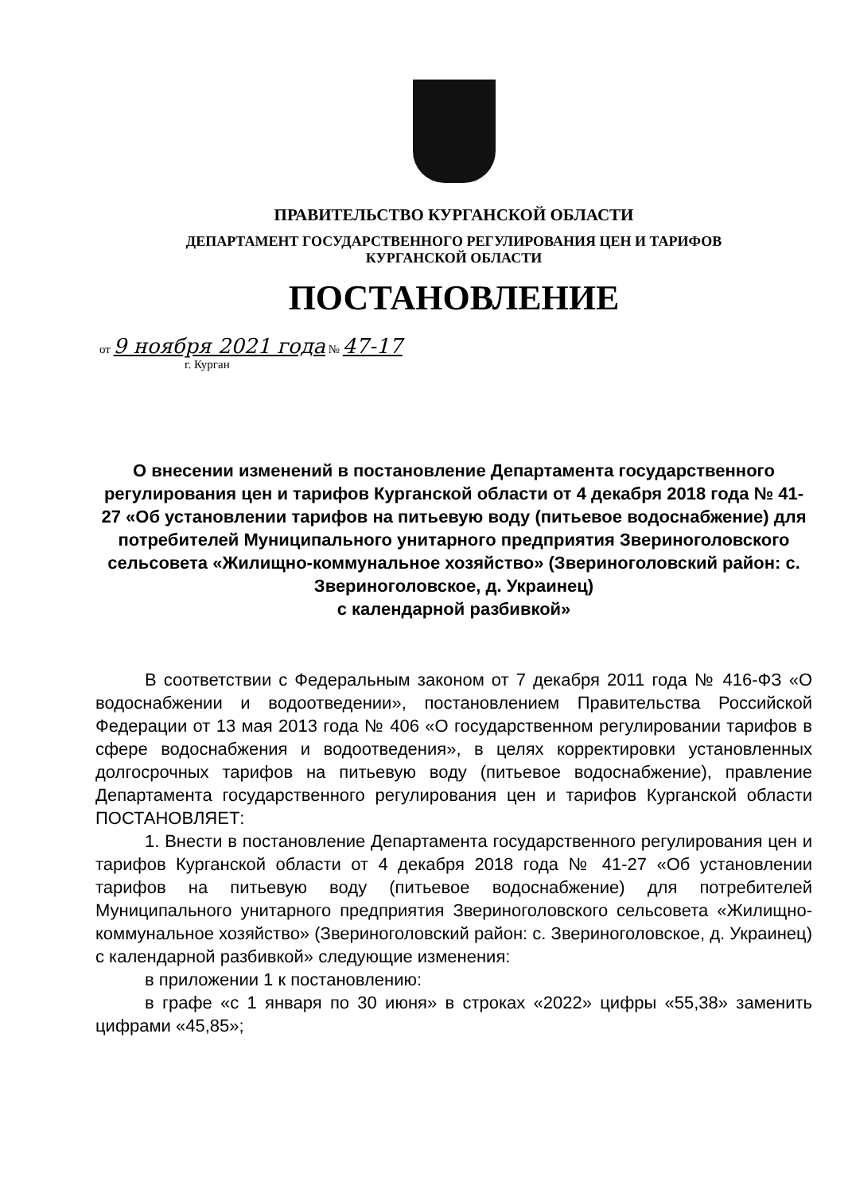ПРАВИТЕЛЬСТВО КУРГАНСКОЙ ОБЛАСТИ
ДЕПАРТАМЕНТ ГОСУДАРСТВЕННОГО РЕГУЛИРОВАНИЯ ЦЕН И ТАРИФОВ
КУРГАНСКОЙ ОБЛАСТИ
ПОСТАНОВЛЕНИЕ
от 9 ноября 2021 года № 47-17
г. Курган
О внесении изменений в постановление Департамента государственного регулирования цен и тарифов Курганской области от 4 декабря 2018 года № 41-27 «Об установлении тарифов на питьевую воду (питьевое водоснабжение) для потребителей Муниципального унитарного предприятия Звериноголовского сельсовета «Жилищно-коммунальное хозяйство» (Звериноголовский район: с. Звериноголовское, д. Украинец)
с календарной разбивкой»
В соответствии с Федеральным законом от 7 декабря 2011 года № 416-ФЗ «О водоснабжении и водоотведении», постановлением Правительства Российской Федерации от 13 мая 2013 года № 406 «О государственном регулировании тарифов в сфере водоснабжения и водоотведения», в целях корректировки установленных долгосрочных тарифов на питьевую воду (питьевое водоснабжение), правление Департамента государственного регулирования цен и тарифов Курганской области ПОСТАНОВЛЯЕТ:
1. Внести в постановление Департамента государственного регулирования цен и тарифов Курганской области от 4 декабря 2018 года № 41-27 «Об установлении тарифов на питьевую воду (питьевое водоснабжение) для потребителей Муниципального унитарного предприятия Звериноголовского сельсовета «Жилищно-коммунальное хозяйство» (Звериноголовский район: с. Звериноголовское, д. Украинец) с календарной разбивкой» следующие изменения:
в приложении 1 к постановлению:
в графе «с 1 января по 30 июня» в строках «2022» цифры «55,38» заменить цифрами «45,85»;